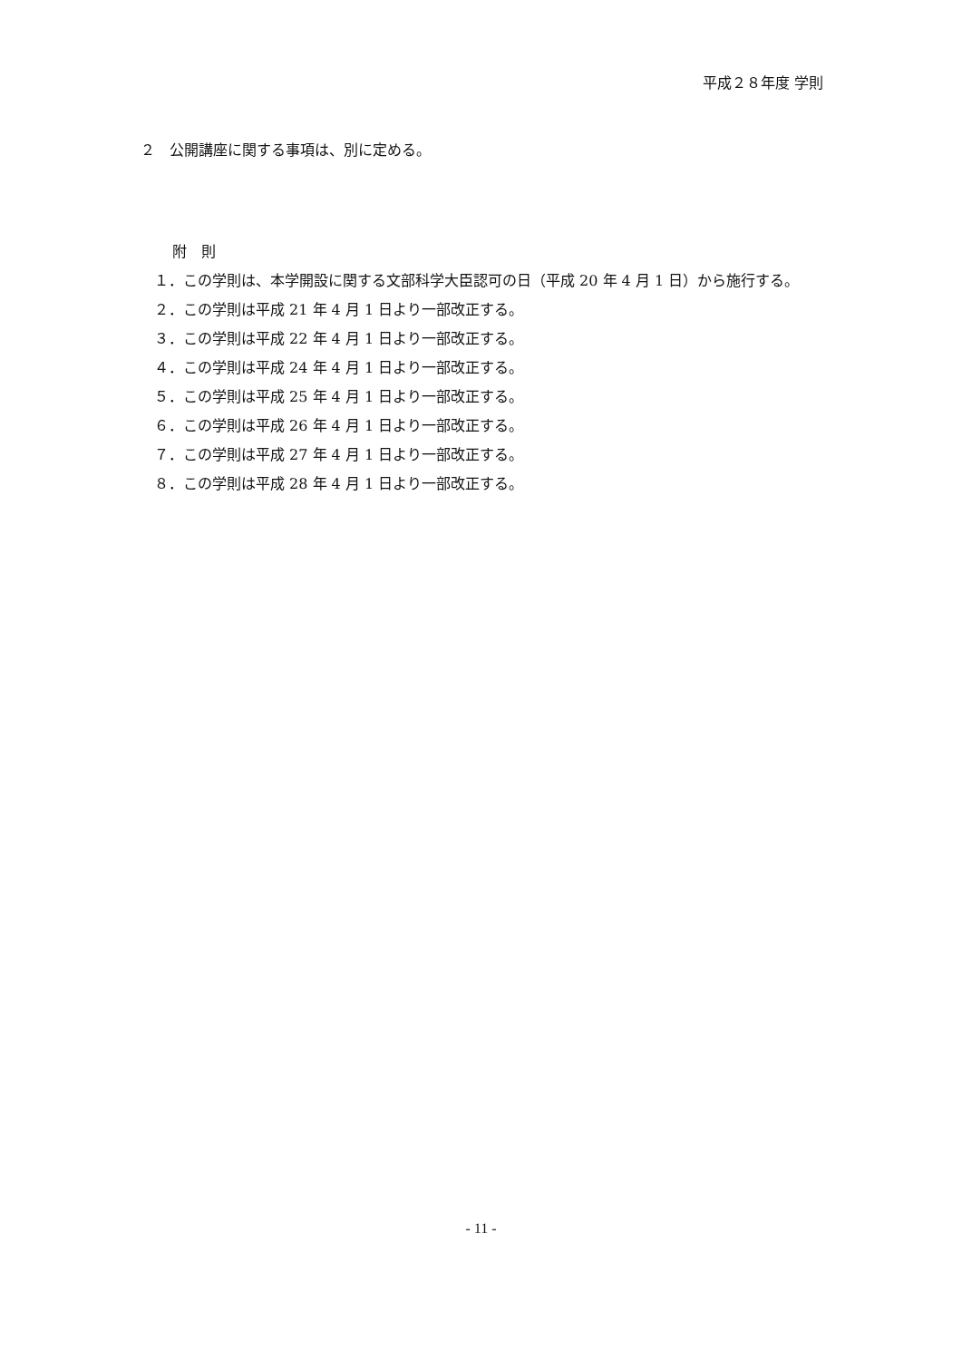平成２８年度 学則
２　公開講座に関する事項は、別に定める。
附　則
１．この学則は、本学開設に関する文部科学大臣認可の日（平成 20 年 4 月 1 日）から施行する。
２．この学則は平成 21 年 4 月 1 日より一部改正する。
３．この学則は平成 22 年 4 月 1 日より一部改正する。
４．この学則は平成 24 年 4 月 1 日より一部改正する。
５．この学則は平成 25 年 4 月 1 日より一部改正する。
６．この学則は平成 26 年 4 月 1 日より一部改正する。
７．この学則は平成 27 年 4 月 1 日より一部改正する。
８．この学則は平成 28 年 4 月 1 日より一部改正する。
- 11 -